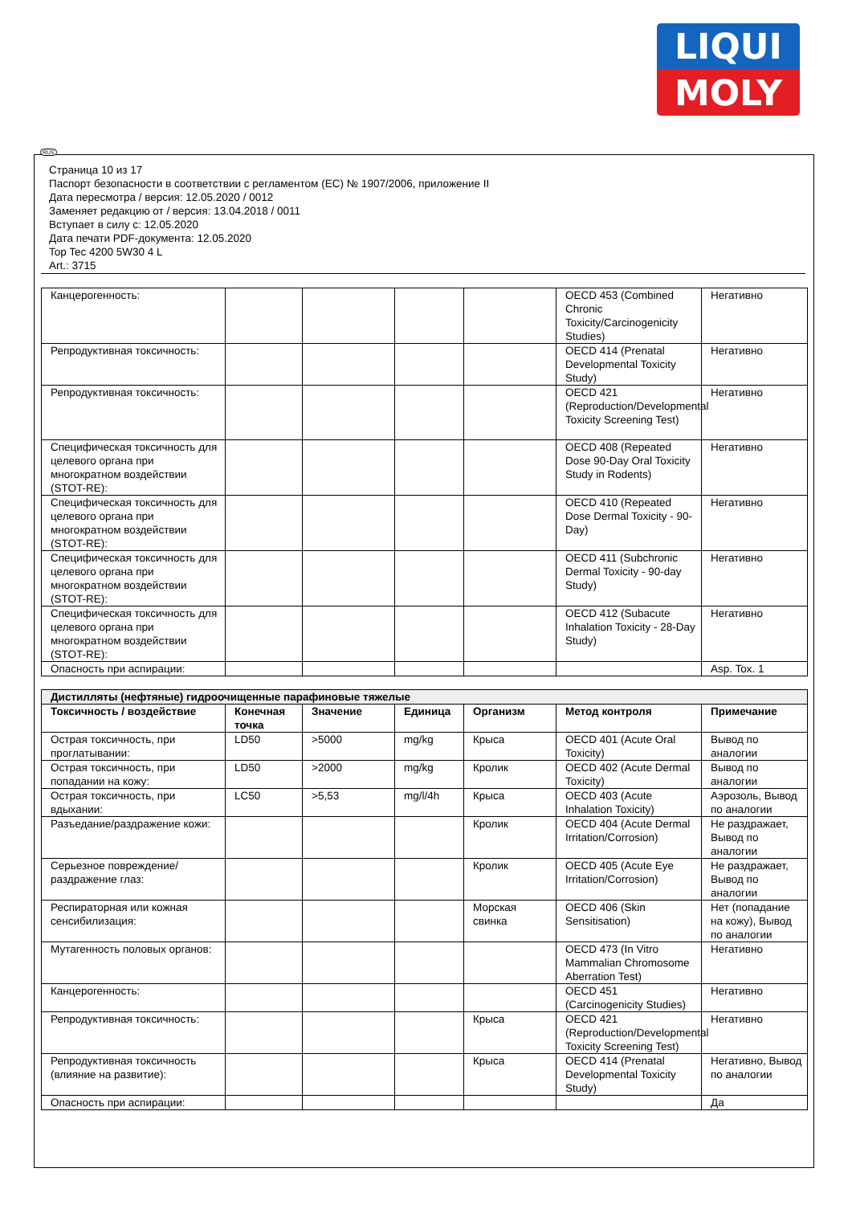LIQUI
MOLY
Страница 10 из 17
Паспорт безопасности в соответствии с регламентом (ЕС) № 1907/2006, приложение II
Дата пересмотра / версия: 12.05.2020 / 0012
Заменяет редакцию от / версия: 13.04.2018 / 0011
Вступает в силу с: 12.05.2020
Дата печати PDF-документа: 12.05.2020
Top Tec 4200 5W30 4 L
Art.: 3715
| Канцерогенность: | | | | | OECD 453 (Combined Chronic Toxicity/Carcinogenicity Studies) | Негативно |
| Репродуктивная токсичность: | | | | | OECD 414 (Prenatal Developmental Toxicity Study) | Негативно |
| Репродуктивная токсичность: | | | | | OECD 421 (Reproduction/Developmental Toxicity Screening Test) | Негативно |
| Специфическая токсичность для целевого органа при многократном воздействии (STOT-RE): | | | | | OECD 408 (Repeated Dose 90-Day Oral Toxicity Study in Rodents) | Негативно |
| Специфическая токсичность для целевого органа при многократном воздействии (STOT-RE): | | | | | OECD 410 (Repeated Dose Dermal Toxicity - 90-Day) | Негативно |
| Специфическая токсичность для целевого органа при многократном воздействии (STOT-RE): | | | | | OECD 411 (Subchronic Dermal Toxicity - 90-day Study) | Негативно |
| Специфическая токсичность для целевого органа при многократном воздействии (STOT-RE): | | | | | OECD 412 (Subacute Inhalation Toxicity - 28-Day Study) | Негативно |
| Опасность при аспирации: | | | | | | Asp. Tox. 1 |
| Дистилляты (нефтяные) гидроочищенные парафиновые тяжелые | | | | | | |
| Токсичность / воздействие | Конечная точка | Значение | Единица | Организм | Метод контроля | Примечание |
| Острая токсичность, при проглатывании: | LD50 | >5000 | mg/kg | Крыса | OECD 401 (Acute Oral Toxicity) | Вывод по аналогии |
| Острая токсичность, при попадании на кожу: | LD50 | >2000 | mg/kg | Кролик | OECD 402 (Acute Dermal Toxicity) | Вывод по аналогии |
| Острая токсичность, при вдыхании: | LC50 | >5,53 | mg/l/4h | Крыса | OECD 403 (Acute Inhalation Toxicity) | Аэрозоль, Вывод по аналогии |
| Разъедание/раздражение кожи: | | | | Кролик | OECD 404 (Acute Dermal Irritation/Corrosion) | Не раздражает, Вывод по аналогии |
| Серьезное повреждение/раздражение глаз: | | | | Кролик | OECD 405 (Acute Eye Irritation/Corrosion) | Не раздражает, Вывод по аналогии |
| Респираторная или кожная сенсибилизация: | | | | Морская свинка | OECD 406 (Skin Sensitisation) | Нет (попадание на кожу), Вывод по аналогии |
| Мутагенность половых органов: | | | | | OECD 473 (In Vitro Mammalian Chromosome Aberration Test) | Негативно |
| Канцерогенность: | | | | | OECD 451 (Carcinogenicity Studies) | Негативно |
| Репродуктивная токсичность: | | | | Крыса | OECD 421 (Reproduction/Developmental Toxicity Screening Test) | Негативно |
| Репродуктивная токсичность (влияние на развитие): | | | | Крыса | OECD 414 (Prenatal Developmental Toxicity Study) | Негативно, Вывод по аналогии |
| Опасность при аспирации: | | | | | | Да |
RUS